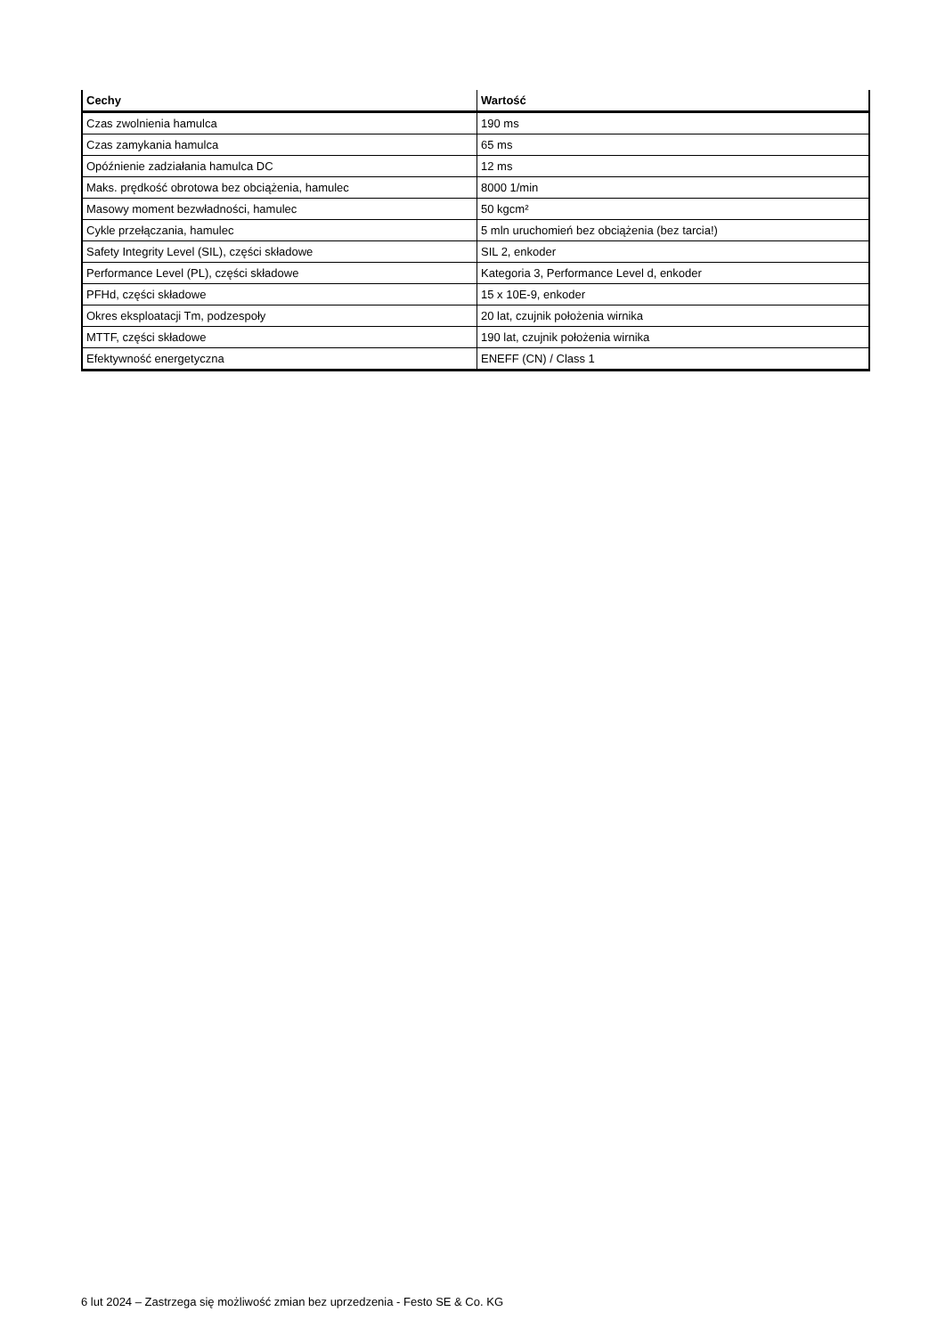| Cechy | Wartość |
| --- | --- |
| Czas zwolnienia hamulca | 190 ms |
| Czas zamykania hamulca | 65 ms |
| Opóźnienie zadziałania hamulca DC | 12 ms |
| Maks. prędkość obrotowa bez obciążenia, hamulec | 8000 1/min |
| Masowy moment bezwładności, hamulec | 50 kgcm² |
| Cykle przełączania, hamulec | 5 mln uruchomień bez obciążenia (bez tarcia!) |
| Safety Integrity Level (SIL), części składowe | SIL 2, enkoder |
| Performance Level (PL), części składowe | Kategoria 3, Performance Level d, enkoder |
| PFHd, części składowe | 15 x 10E-9, enkoder |
| Okres eksploatacji Tm, podzespoły | 20 lat, czujnik położenia wirnika |
| MTTF, części składowe | 190 lat, czujnik położenia wirnika |
| Efektywność energetyczna | ENEFF (CN) / Class 1 |
6 lut 2024 – Zastrzega się możliwość zmian bez uprzedzenia - Festo SE & Co. KG